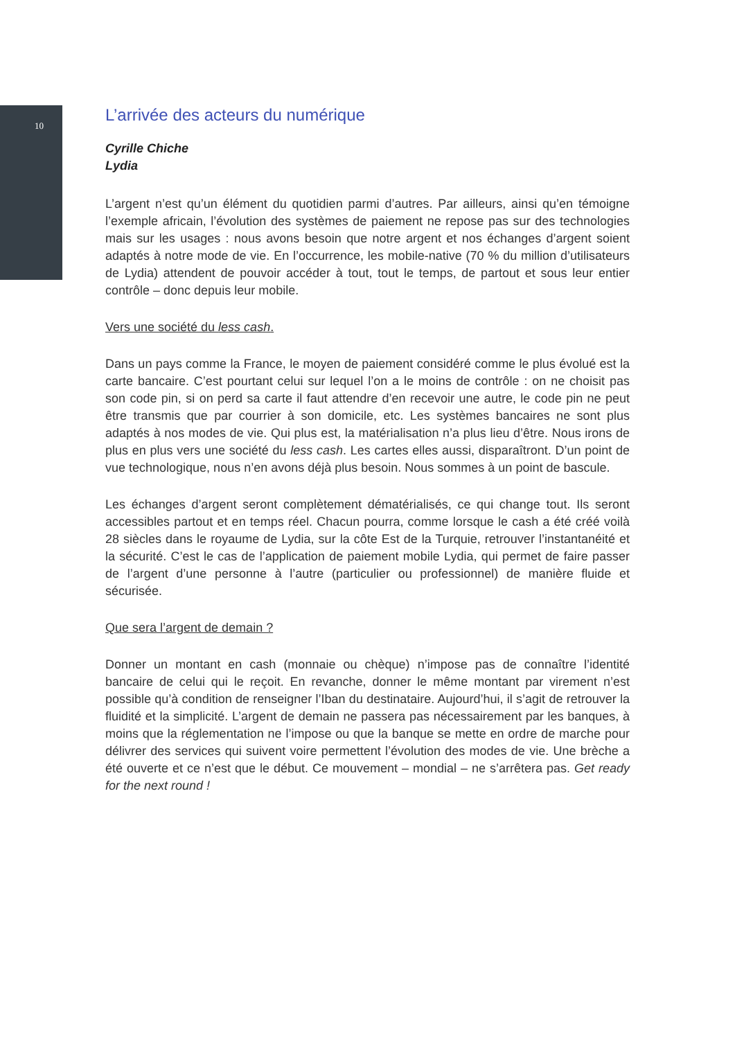10
L’arrivée des acteurs du numérique
Cyrille Chiche
Lydia
L’argent n’est qu’un élément du quotidien parmi d’autres. Par ailleurs, ainsi qu’en témoigne l’exemple africain, l’évolution des systèmes de paiement ne repose pas sur des technologies mais sur les usages : nous avons besoin que notre argent et nos échanges d’argent soient adaptés à notre mode de vie. En l’occurrence, les mobile-native (70 % du million d’utilisateurs de Lydia) attendent de pouvoir accéder à tout, tout le temps, de partout et sous leur entier contrôle – donc depuis leur mobile.
Vers une société du less cash.
Dans un pays comme la France, le moyen de paiement considéré comme le plus évolué est la carte bancaire. C’est pourtant celui sur lequel l’on a le moins de contrôle : on ne choisit pas son code pin, si on perd sa carte il faut attendre d’en recevoir une autre, le code pin ne peut être transmis que par courrier à son domicile, etc. Les systèmes bancaires ne sont plus adaptés à nos modes de vie. Qui plus est, la matérialisation n’a plus lieu d’être. Nous irons de plus en plus vers une société du less cash. Les cartes elles aussi, disparaîtront. D’un point de vue technologique, nous n’en avons déjà plus besoin. Nous sommes à un point de bascule.
Les échanges d’argent seront complètement dématérialisés, ce qui change tout. Ils seront accessibles partout et en temps réel. Chacun pourra, comme lorsque le cash a été créé voilà 28 siècles dans le royaume de Lydia, sur la côte Est de la Turquie, retrouver l’instantanéité et la sécurité. C’est le cas de l’application de paiement mobile Lydia, qui permet de faire passer de l’argent d’une personne à l’autre (particulier ou professionnel) de manière fluide et sécurisée.
Que sera l’argent de demain ?
Donner un montant en cash (monnaie ou chèque) n’impose pas de connaître l’identité bancaire de celui qui le reçoit. En revanche, donner le même montant par virement n’est possible qu’à condition de renseigner l’Iban du destinataire. Aujourd’hui, il s’agit de retrouver la fluidité et la simplicité. L’argent de demain ne passera pas nécessairement par les banques, à moins que la réglementation ne l’impose ou que la banque se mette en ordre de marche pour délivrer des services qui suivent voire permettent l’évolution des modes de vie. Une brèche a été ouverte et ce n’est que le début. Ce mouvement – mondial – ne s’arrêtera pas. Get ready for the next round !